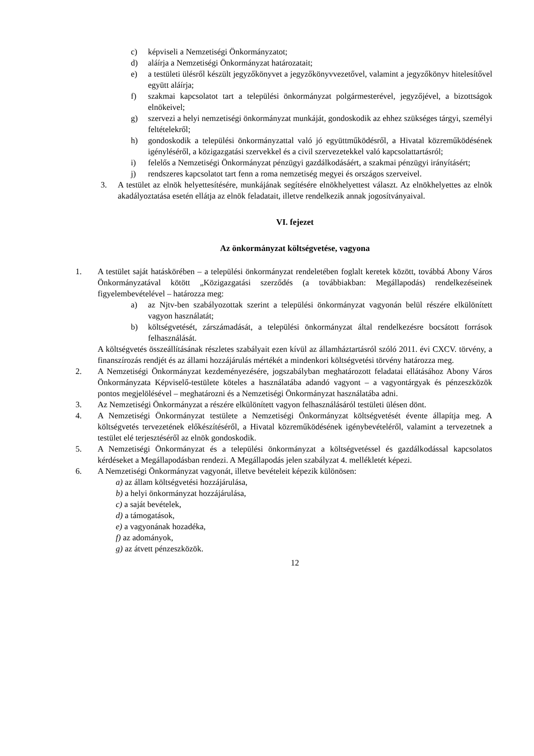c) képviseli a Nemzetiségi Önkormányzatot;
d) aláírja a Nemzetiségi Önkormányzat határozatait;
e) a testületi ülésről készült jegyzőkönyvet a jegyzőkönyvvezetővel, valamint a jegyzőkönyv hitelesítővel együtt aláírja;
f) szakmai kapcsolatot tart a települési önkormányzat polgármesterével, jegyzőjével, a bizottságok elnökeivel;
g) szervezi a helyi nemzetiségi önkormányzat munkáját, gondoskodik az ehhez szükséges tárgyi, személyi feltételekről;
h) gondoskodik a települési önkormányzattal való jó együttműködésről, a Hivatal közreműködésének igényléséről, a közigazgatási szervekkel és a civil szervezetekkel való kapcsolattartásról;
i) felelős a Nemzetiségi Önkormányzat pénzügyi gazdálkodásáért, a szakmai pénzügyi irányításért;
j) rendszeres kapcsolatot tart fenn a roma nemzetiség megyei és országos szerveivel.
3. A testület az elnök helyettesítésére, munkájának segítésére elnökhelyettest választ. Az elnökhelyettes az elnök akadályoztatása esetén ellátja az elnök feladatait, illetve rendelkezik annak jogosítványaival.
VI. fejezet
Az önkormányzat költségvetése, vagyona
1. A testület saját hatáskörében – a települési önkormányzat rendeletében foglalt keretek között, továbbá Abony Város Önkormányzatával kötött „Közigazgatási szerződés (a továbbiakban: Megállapodás) rendelkezéseinek figyelembevételével – határozza meg:
a) az Njtv-ben szabályozottak szerint a települési önkormányzat vagyonán belül részére elkülönített vagyon használatát;
b) költségvetését, zárszámadását, a települési önkormányzat által rendelkezésre bocsátott források felhasználását.
A költségvetés összeállításának részletes szabályait ezen kívül az államháztartásról szóló 2011. évi CXCV. törvény, a finanszírozás rendjét és az állami hozzájárulás mértékét a mindenkori költségvetési törvény határozza meg.
2. A Nemzetiségi Önkormányzat kezdeményezésére, jogszabályban meghatározott feladatai ellátásához Abony Város Önkormányzata Képviselő-testülete köteles a használatába adandó vagyont – a vagyontárgyak és pénzeszközök pontos megjelölésével – meghatározni és a Nemzetiségi Önkormányzat használatába adni.
3. Az Nemzetiségi Önkormányzat a részére elkülönített vagyon felhasználásáról testületi ülésen dönt.
4. A Nemzetiségi Önkormányzat testülete a Nemzetiségi Önkormányzat költségvetését évente állapítja meg. A költségvetés tervezetének előkészítéséről, a Hivatal közreműködésének igénybevételéről, valamint a tervezetnek a testület elé terjesztéséről az elnök gondoskodik.
5. A Nemzetiségi Önkormányzat és a települési önkormányzat a költségvetéssel és gazdálkodással kapcsolatos kérdéseket a Megállapodásban rendezi. A Megállapodás jelen szabályzat 4. mellékletét képezi.
6. A Nemzetiségi Önkormányzat vagyonát, illetve bevételeit képezik különösen:
a) az állam költségvetési hozzájárulása,
b) a helyi önkormányzat hozzájárulása,
c) a saját bevételek,
d) a támogatások,
e) a vagyonának hozadéka,
f) az adományok,
g) az átvett pénzeszközök.
12